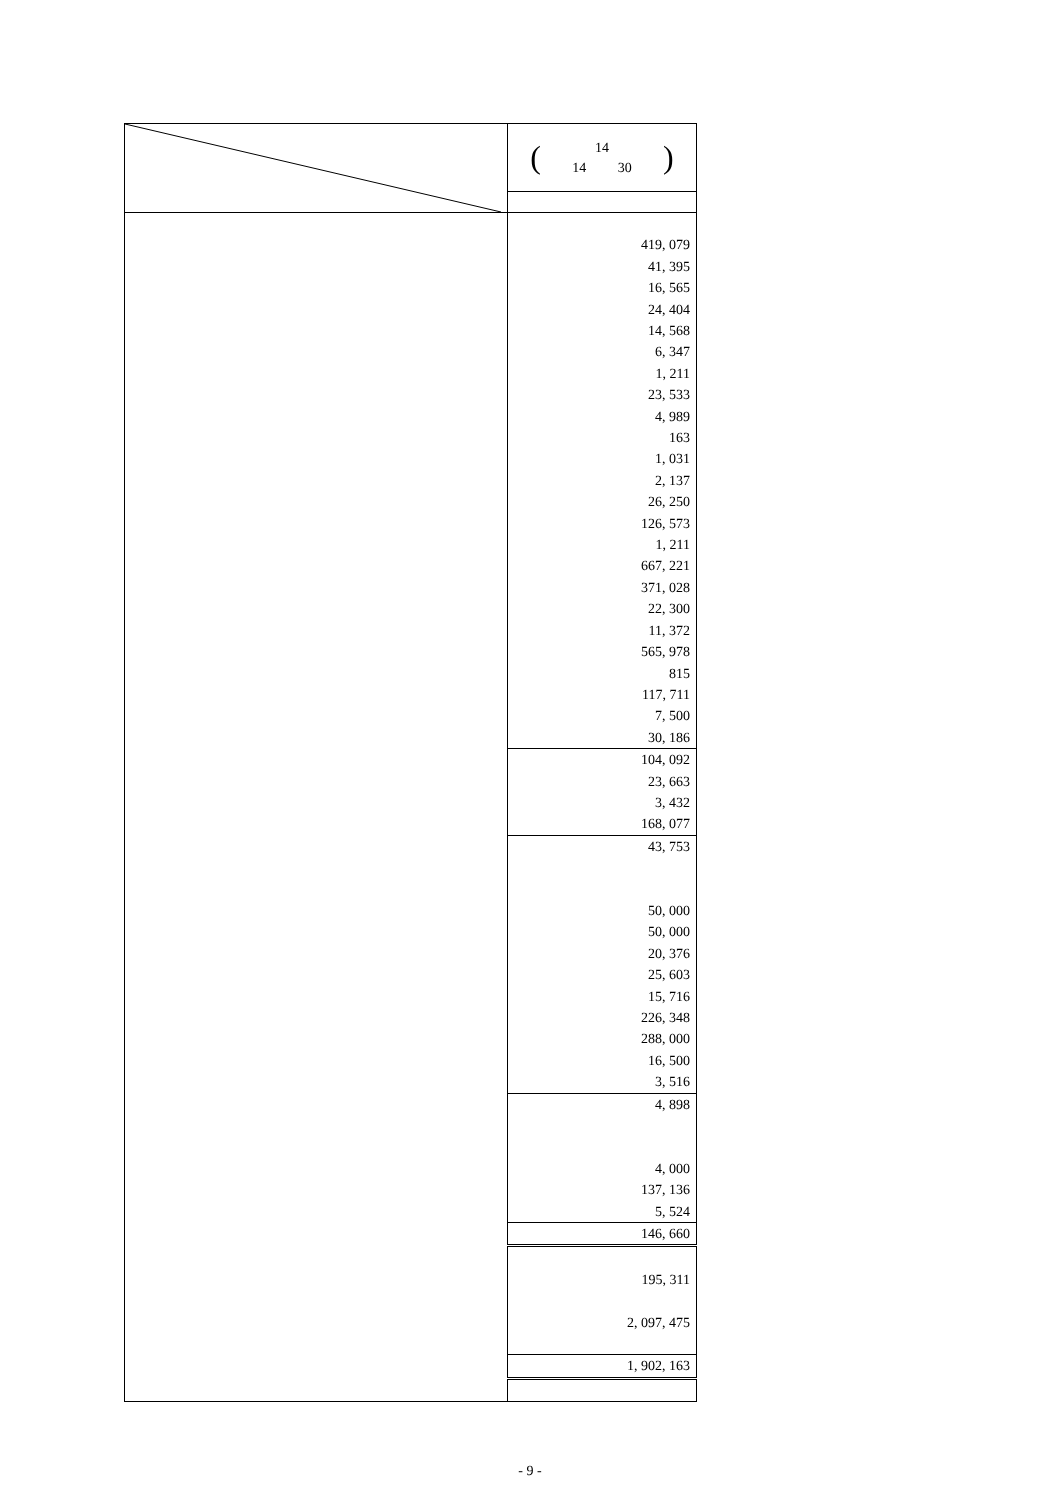| | ( 14 14 30 ) |
| | 419, 079 |
| | 41, 395 |
| | 16, 565 |
| | 24, 404 |
| | 14, 568 |
| | 6, 347 |
| | 1, 211 |
| | 23, 533 |
| | 4, 989 |
| | 163 |
| | 1, 031 |
| | 2, 137 |
| | 26, 250 |
| | 126, 573 |
| | 1, 211 |
| | 667, 221 |
| | 371, 028 |
| | 22, 300 |
| | 11, 372 |
| | 565, 978 |
| | 815 |
| | 117, 711 |
| | 7, 500 |
| | 30, 186 |
| | 104, 092 |
| | 23, 663 |
| | 3, 432 |
| | 168, 077 |
| | 43, 753 |
| | 50, 000 |
| | 50, 000 |
| | 20, 376 |
| | 25, 603 |
| | 15, 716 |
| | 226, 348 |
| | 288, 000 |
| | 16, 500 |
| | 3, 516 |
| | 4, 898 |
| | 4, 000 |
| | 137, 136 |
| | 5, 524 |
| | 146, 660 |
| | 195, 311 |
| | 2, 097, 475 |
| | 1, 902, 163 |
- 9 -